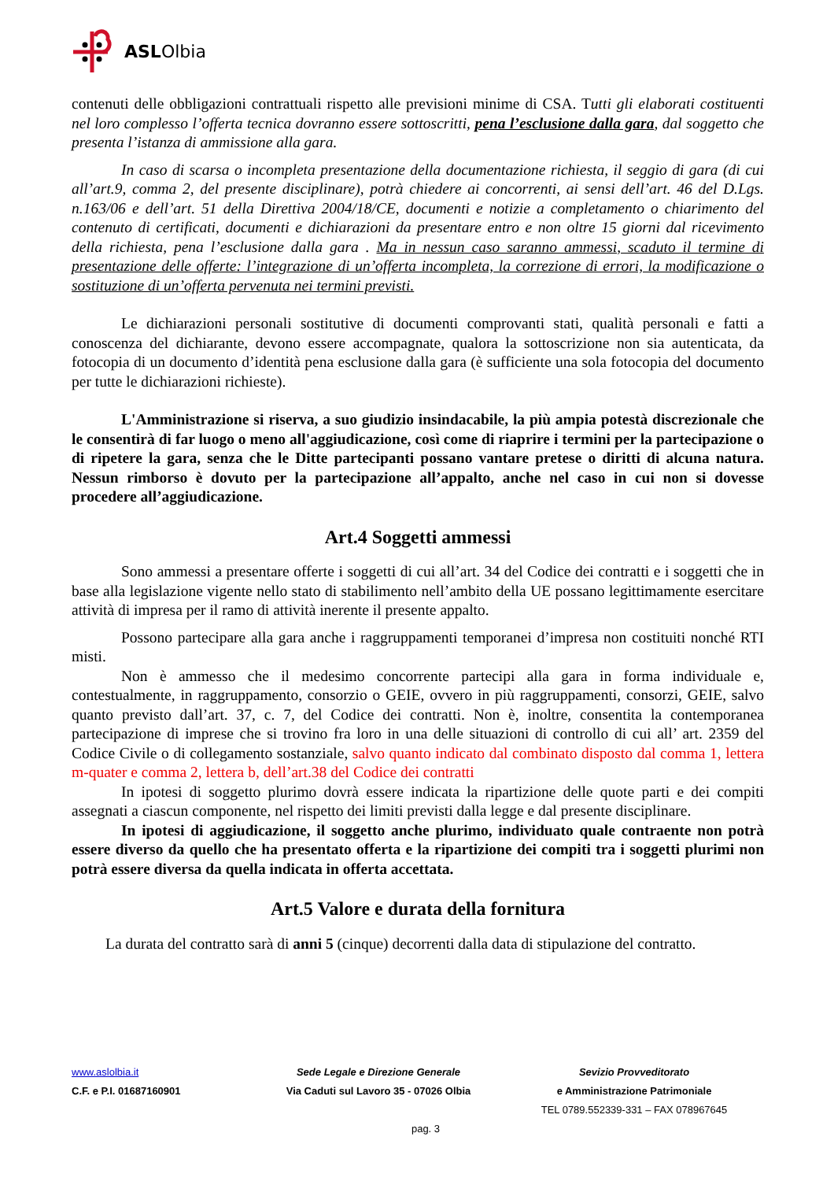ASL Olbia
contenuti delle obbligazioni contrattuali rispetto alle previsioni minime di CSA. Tutti gli elaborati costituenti nel loro complesso l’offerta tecnica dovranno essere sottoscritti, pena l’esclusione dalla gara, dal soggetto che presenta l’istanza di ammissione alla gara.
In caso di scarsa o incompleta presentazione della documentazione richiesta, il seggio di gara (di cui all’art.9, comma 2, del presente disciplinare), potrà chiedere ai concorrenti, ai sensi dell’art. 46 del D.Lgs. n.163/06 e dell’art. 51 della Direttiva 2004/18/CE, documenti e notizie a completamento o chiarimento del contenuto di certificati, documenti e dichiarazioni da presentare entro e non oltre 15 giorni dal ricevimento della richiesta, pena l’esclusione dalla gara . Ma in nessun caso saranno ammessi, scaduto il termine di presentazione delle offerte: l’integrazione di un’offerta incompleta, la correzione di errori, la modificazione o sostituzione di un’offerta pervenuta nei termini previsti.
Le dichiarazioni personali sostitutive di documenti comprovanti stati, qualità personali e fatti a conoscenza del dichiarante, devono essere accompagnate, qualora la sottoscrizione non sia autenticata, da fotocopia di un documento d’identità pena esclusione dalla gara (è sufficiente una sola fotocopia del documento per tutte le dichiarazioni richieste).
L'Amministrazione si riserva, a suo giudizio insindacabile, la più ampia potestà discrezionale che le consentirà di far luogo o meno all'aggiudicazione, così come di riaprire i termini per la partecipazione o di ripetere la gara, senza che le Ditte partecipanti possano vantare pretese o diritti di alcuna natura. Nessun rimborso è dovuto per la partecipazione all’appalto, anche nel caso in cui non si dovesse procedere all’aggiudicazione.
Art.4 Soggetti ammessi
Sono ammessi a presentare offerte i soggetti di cui all’art. 34 del Codice dei contratti e i soggetti che in base alla legislazione vigente nello stato di stabilimento nell’ambito della UE possano legittimamente esercitare attività di impresa per il ramo di attività inerente il presente appalto.
Possono partecipare alla gara anche i raggruppamenti temporanei d’impresa non costituiti nonché RTI misti.
Non è ammesso che il medesimo concorrente partecipi alla gara in forma individuale e, contestualmente, in raggruppamento, consorzio o GEIE, ovvero in più raggruppamenti, consorzi, GEIE, salvo quanto previsto dall’art. 37, c. 7, del Codice dei contratti. Non è, inoltre, consentita la contemporanea partecipazione di imprese che si trovino fra loro in una delle situazioni di controllo di cui all’ art. 2359 del Codice Civile o di collegamento sostanziale, salvo quanto indicato dal combinato disposto dal comma 1, lettera m-quater e comma 2, lettera b, dell’art.38 del Codice dei contratti
In ipotesi di soggetto plurimo dovrà essere indicata la ripartizione delle quote parti e dei compiti assegnati a ciascun componente, nel rispetto dei limiti previsti dalla legge e dal presente disciplinare.
In ipotesi di aggiudicazione, il soggetto anche plurimo, individuato quale contraente non potrà essere diverso da quello che ha presentato offerta e la ripartizione dei compiti tra i soggetti plurimi non potrà essere diversa da quella indicata in offerta accettata.
Art.5 Valore e durata della fornitura
La durata del contratto sarà di anni 5 (cinque) decorrenti dalla data di stipulazione del contratto.
www.aslolbia.it Sede Legale e Direzione Generale Sevizio Provveditorato
C.F. e P.I. 01687160901 Via Caduti sul Lavoro 35 - 07026 Olbia e Amministrazione Patrimoniale
TEL 0789.552339-331 – FAX 078967645
pag. 3